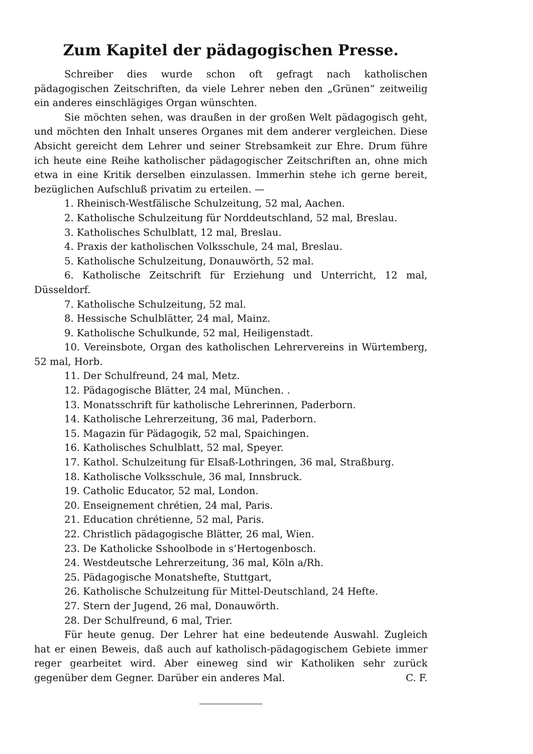Zum Kapitel der pädagogischen Presse.
Schreiber dies wurde schon oft gefragt nach katholischen pädagogischen Zeitschriften, da viele Lehrer neben den „Grünen“ zeitweilig ein anderes einschlägiges Organ wünschten.
Sie möchten sehen, was draußen in der großen Welt pädagogisch geht, und möchten den Inhalt unseres Organes mit dem anderer vergleichen. Diese Absicht gereicht dem Lehrer und seiner Strebsamkeit zur Ehre. Drum führe ich heute eine Reihe katholischer pädagogischer Zeitschriften an, ohne mich etwa in eine Kritik derselben einzulassen. Immerhin stehe ich gerne bereit, bezüglichen Aufschluß privatim zu erteilen. —
1. Rheinisch-Westfälische Schulzeitung, 52 mal, Aachen.
2. Katholische Schulzeitung für Norddeutschland, 52 mal, Breslau.
3. Katholisches Schulblatt, 12 mal, Breslau.
4. Praxis der katholischen Volksschule, 24 mal, Breslau.
5. Katholische Schulzeitung, Donauwörth, 52 mal.
6. Katholische Zeitschrift für Erziehung und Unterricht, 12 mal, Düsseldorf.
7. Katholische Schulzeitung, 52 mal.
8. Hessische Schulblätter, 24 mal, Mainz.
9. Katholische Schulkunde, 52 mal, Heiligenstadt.
10. Vereinsbote, Organ des katholischen Lehrervereins in Würtemberg, 52 mal, Horb.
11. Der Schulfreund, 24 mal, Metz.
12. Pädagogische Blätter, 24 mal, München. .
13. Monatsschrift für katholische Lehrerinnen, Paderborn.
14. Katholische Lehrerzeitung, 36 mal, Paderborn.
15. Magazin für Pädagogik, 52 mal, Spaichingen.
16. Katholisches Schulblatt, 52 mal, Speyer.
17. Kathol. Schulzeitung für Elsaß-Lothringen, 36 mal, Straßburg.
18. Katholische Volksschule, 36 mal, Innsbruck.
19. Catholic Educator, 52 mal, London.
20. Enseignement chrétien, 24 mal, Paris.
21. Education chrétienne, 52 mal, Paris.
22. Christlich pädagogische Blätter, 26 mal, Wien.
23. De Katholicke Sshoolbode in s’Hertogenbosch.
24. Westdeutsche Lehrerzeitung, 36 mal, Köln a/Rh.
25. Pädagogische Monatshefte, Stuttgart,
26. Katholische Schulzeitung für Mittel-Deutschland, 24 Hefte.
27. Stern der Jugend, 26 mal, Donauwörth.
28. Der Schulfreund, 6 mal, Trier.
Für heute genug. Der Lehrer hat eine bedeutende Auswahl. Zugleich hat er einen Beweis, daß auch auf katholisch-pädagogischem Gebiete immer reger gearbeitet wird. Aber eineweg sind wir Katholiken sehr zurück gegenüber dem Gegner. Darüber ein anderes Mal. C. F.